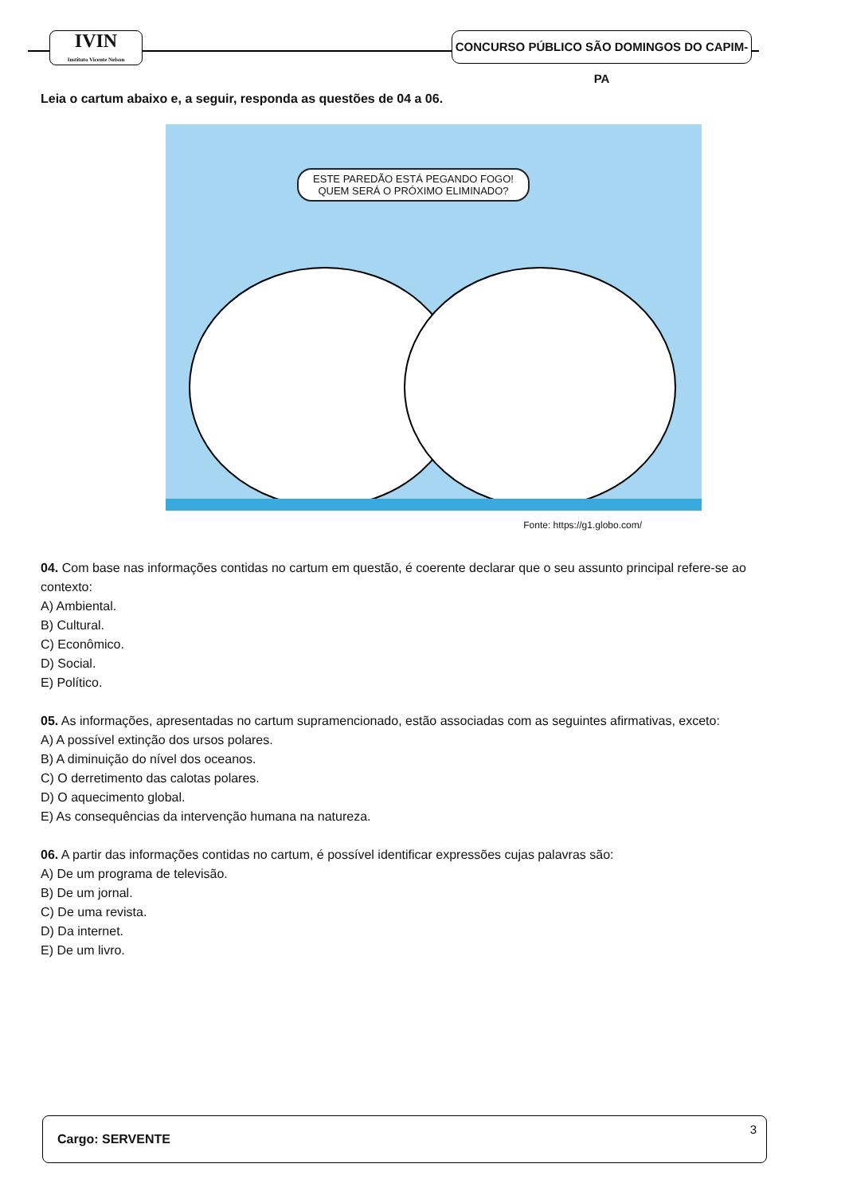IVIN
Instituto Vicente Nelson
CONCURSO PÚBLICO SÃO DOMINGOS DO CAPIM-PA
Leia o cartum abaixo e, a seguir, responda as questões de 04 a 06.
ESTE PAREDÃO ESTÁ PEGANDO FOGO!
QUEM SERÁ O PRÓXIMO ELIMINADO?
Fonte: https://g1.globo.com/
04. Com base nas informações contidas no cartum em questão, é coerente declarar que o seu assunto principal refere-se ao contexto:
A) Ambiental.
B) Cultural.
C) Econômico.
D) Social.
E) Político.
05. As informações, apresentadas no cartum supramencionado, estão associadas com as seguintes afirmativas, exceto:
A) A possível extinção dos ursos polares.
B) A diminuição do nível dos oceanos.
C) O derretimento das calotas polares.
D) O aquecimento global.
E) As consequências da intervenção humana na natureza.
06. A partir das informações contidas no cartum, é possível identificar expressões cujas palavras são:
A) De um programa de televisão.
B) De um jornal.
C) De uma revista.
D) Da internet.
E) De um livro.
Cargo: SERVENTE
3